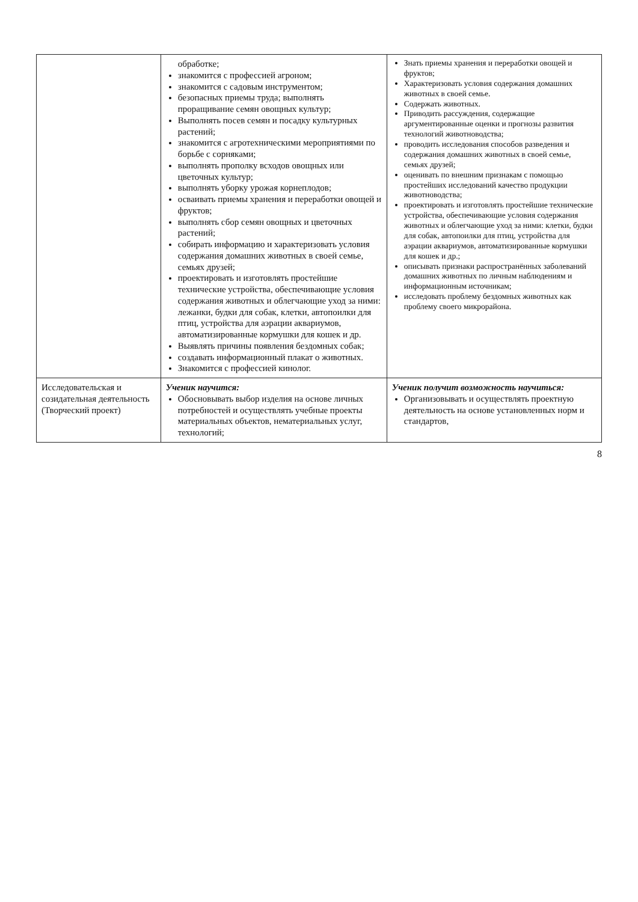| | обработке; знакомится с профессией агроном; знакомится с садовым инструментом; безопасных приемы труда; выполнять проращивание семян овощных культур; Выполнять посев семян и посадку культурных растений; знакомится с агротехническими мероприятиями по борьбе с сорняками; выполнять прополку всходов овощных или цветочных культур; выполнять уборку урожая корнеплодов; осваивать приемы хранения и переработки овощей и фруктов; выполнять сбор семян овощных и цветочных растений; собирать информацию и характеризовать условия содержания домашних животных в своей семье, семьях друзей; проектировать и изготовлять простейшие технические устройства, обеспечивающие условия содержания животных и облегчающие уход за ними: лежанки, будки для собак, клетки, автопоилки для птиц, устройства для аэрации аквариумов, автоматизированные кормушки для кошек и др. Выявлять причины появления бездомных собак; создавать информационный плакат о животных. Знакомится с профессией кинолог. | Знать приемы хранения и переработки овощей и фруктов; Характеризовать условия содержания домашних животных в своей семье. Содержать животных. Приводить рассуждения, содержащие аргументированные оценки и прогнозы развития технологий животноводства; проводить исследования способов разведения и содержания домашних животных в своей семье, семьях друзей; оценивать по внешним признакам с помощью простейших исследований качество продукции животноводства; проектировать и изготовлять простейшие технические устройства, обеспечивающие условия содержания животных и облегчающие уход за ними: клетки, будки для собак, автопоилки для птиц, устройства для аэрации аквариумов, автоматизированные кормушки для кошек и др.; описывать признаки распространённых заболеваний домашних животных по личным наблюдениям и информационным источникам; исследовать проблему бездомных животных как проблему своего микрорайона. |
| Исследовательская и созидательная деятельность (Творческий проект) | Ученик научится: Обосновывать выбор изделия на основе личных потребностей и осуществлять учебные проекты материальных объектов, нематериальных услуг, технологий; | Ученик получит возможность научиться: Организовывать и осуществлять проектную деятельность на основе установленных норм и стандартов, |
8